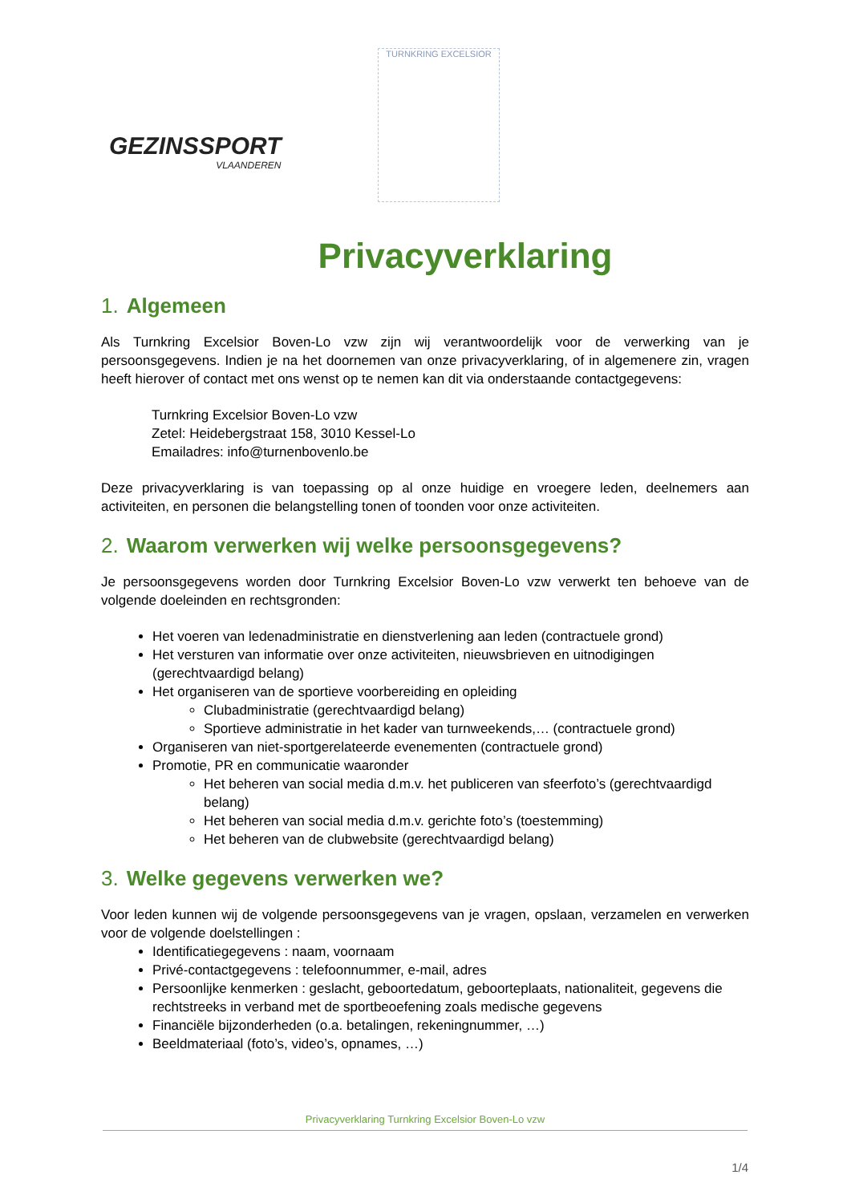GEZINSSPORT
VLAANDEREN
TURNKRING EXCELSIOR
Privacyverklaring
1. Algemeen
Als Turnkring Excelsior Boven-Lo vzw zijn wij verantwoordelijk voor de verwerking van je persoonsgegevens. Indien je na het doornemen van onze privacyverklaring, of in algemenere zin, vragen heeft hierover of contact met ons wenst op te nemen kan dit via onderstaande contactgegevens:
Turnkring Excelsior Boven-Lo vzw
Zetel: Heidebergstraat 158, 3010 Kessel-Lo
Emailadres: info@turnenbovenlo.be
Deze privacyverklaring is van toepassing op al onze huidige en vroegere leden, deelnemers aan activiteiten, en personen die belangstelling tonen of toonden voor onze activiteiten.
2. Waarom verwerken wij welke persoonsgegevens?
Je persoonsgegevens worden door Turnkring Excelsior Boven-Lo vzw verwerkt ten behoeve van de volgende doeleinden en rechtsgronden:
Het voeren van ledenadministratie en dienstverlening aan leden (contractuele grond)
Het versturen van informatie over onze activiteiten, nieuwsbrieven en uitnodigingen (gerechtvaardigd belang)
Het organiseren van de sportieve voorbereiding en opleiding
Clubadministratie (gerechtvaardigd belang)
Sportieve administratie in het kader van turnweekends,… (contractuele grond)
Organiseren van niet-sportgerelateerde evenementen (contractuele grond)
Promotie, PR en communicatie waaronder
Het beheren van social media d.m.v. het publiceren van sfeerfoto’s (gerechtvaardigd belang)
Het beheren van social media d.m.v. gerichte foto’s (toestemming)
Het beheren van de clubwebsite (gerechtvaardigd belang)
3. Welke gegevens verwerken we?
Voor leden kunnen wij de volgende persoonsgegevens van je vragen, opslaan, verzamelen en verwerken voor de volgende doelstellingen :
Identificatiegegevens : naam, voornaam
Privé-contactgegevens : telefoonnummer, e-mail, adres
Persoonlijke kenmerken : geslacht, geboortedatum, geboorteplaats, nationaliteit, gegevens die rechtstreeks in verband met de sportbeoefening zoals medische gegevens
Financiële bijzonderheden (o.a. betalingen, rekeningnummer, …)
Beeldmateriaal (foto’s, video’s, opnames, …)
Privacyverklaring Turnkring Excelsior Boven-Lo vzw
1/4